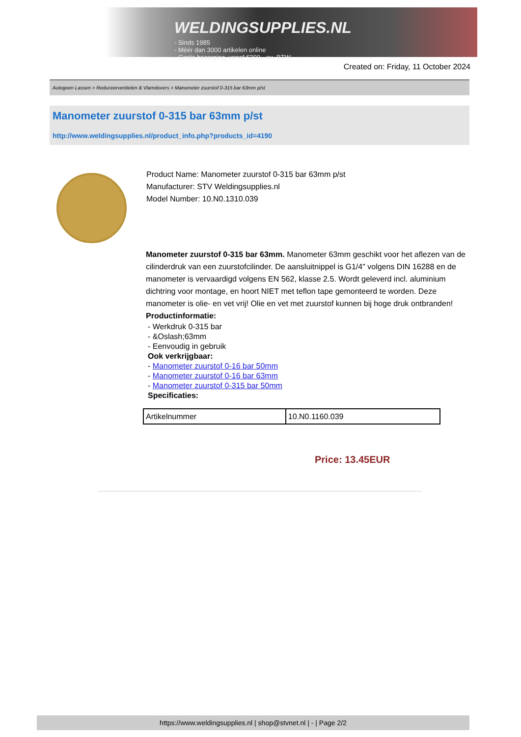WELDINGSUPPLIES.NL
- Sinds 1985
- Méér dan 3000 artikelen online
- Gratis bezorging, vanaf €200,--ex. BTW
Created on: Friday, 11 October 2024
Autogeen Lassen > Reduceerventielen & Vlamdovers > Manometer zuurstof 0-315 bar 63mm p/st
Manometer zuurstof 0-315 bar 63mm p/st
http://www.weldingsupplies.nl/product_info.php?products_id=4190
Product Name: Manometer zuurstof 0-315 bar 63mm p/st
Manufacturer: STV Weldingsupplies.nl
Model Number: 10.N0.1310.039
Manometer zuurstof 0-315 bar 63mm. Manometer 63mm geschikt voor het aflezen van de cilinderdruk van een zuurstofcilinder. De aansluitnippel is G1/4" volgens DIN 16288 en de manometer is vervaardigd volgens EN 562, klasse 2.5. Wordt geleverd incl. aluminium dichtring voor montage, en hoort NIET met teflon tape gemonteerd te worden. Deze manometer is olie- en vet vrij! Olie en vet met zuurstof kunnen bij hoge druk ontbranden!
Productinformatie:
- Werkdruk 0-315 bar
- &Oslash;63mm
- Eenvoudig in gebruik
Ook verkrijgbaar:
- Manometer zuurstof 0-16 bar 50mm
- Manometer zuurstof 0-16 bar 63mm
- Manometer zuurstof 0-315 bar 50mm
Specificaties:
| Artikelnummer | 10.N0.1160.039 |
Price: 13.45EUR
https://www.weldingsupplies.nl | shop@stvnet.nl | - | Page 2/2